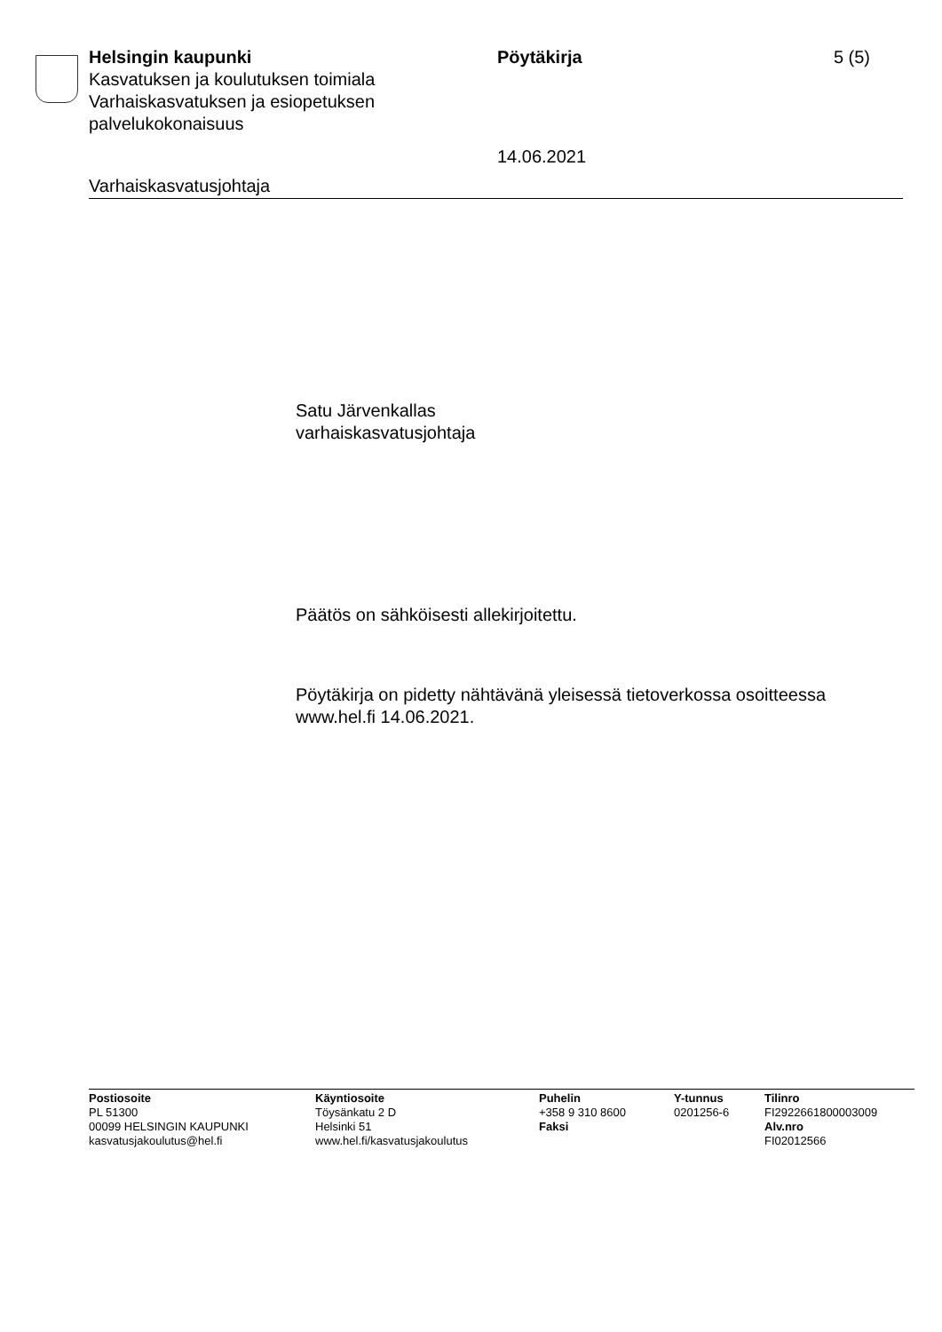Helsingin kaupunki
Kasvatuksen ja koulutuksen toimiala
Varhaiskasvatuksen ja esiopetuksen palvelukokonaisuus
Pöytäkirja
14.06.2021
5 (5)
Varhaiskasvatusjohtaja
Satu Järvenkallas
varhaiskasvatusjohtaja
Päätös on sähköisesti allekirjoitettu.
Pöytäkirja on pidetty nähtävänä yleisessä tietoverkossa osoitteessa www.hel.fi 14.06.2021.
Postiosoite
PL 51300
00099 HELSINGIN KAUPUNKI
kasvatusjakoulutus@hel.fi
Käyntiosoite
Töysänkatu 2 D
Helsinki 51
www.hel.fi/kasvatusjakoulutus
Puhelin
+358 9 310 8600
Faksi
Y-tunnus
0201256-6
Tilinro
FI2922661800003009
Alv.nro
FI02012566